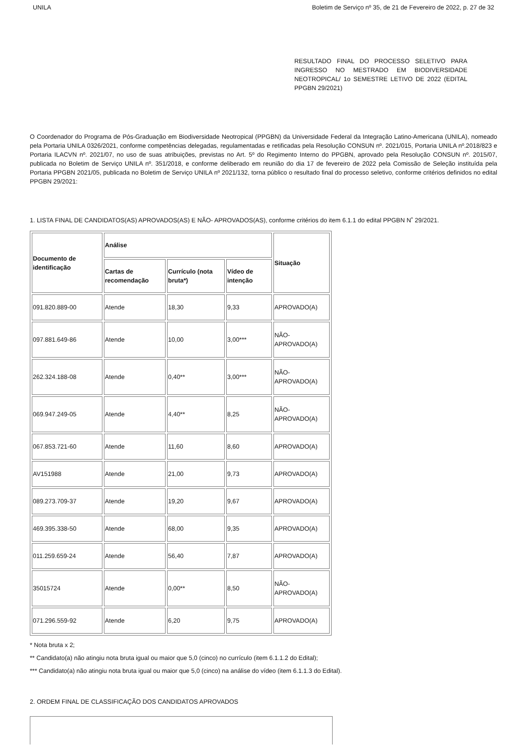UNILA Boletim de Serviço nº 35, de 21 de Fevereiro de 2022, p. 27 de 32
RESULTADO FINAL DO PROCESSO SELETIVO PARA INGRESSO NO MESTRADO EM BIODIVERSIDADE NEOTROPICAL/ 1o SEMESTRE LETIVO DE 2022 (EDITAL PPGBN 29/2021)
O Coordenador do Programa de Pós-Graduação em Biodiversidade Neotropical (PPGBN) da Universidade Federal da Integração Latino-Americana (UNILA), nomeado pela Portaria UNILA 0326/2021, conforme competências delegadas, regulamentadas e retificadas pela Resolução CONSUN nº. 2021/015, Portaria UNILA nº.2018/823 e Portaria ILACVN nº. 2021/07, no uso de suas atribuições, previstas no Art. 5º do Regimento Interno do PPGBN, aprovado pela Resolução CONSUN nº. 2015/07, publicada no Boletim de Serviço UNILA nº. 351/2018, e conforme deliberado em reunião do dia 17 de fevereiro de 2022 pela Comissão de Seleção instituída pela Portaria PPGBN 2021/05, publicada no Boletim de Serviço UNILA nº 2021/132, torna público o resultado final do processo seletivo, conforme critérios definidos no edital PPGBN 29/2021:
1. LISTA FINAL DE CANDIDATOS(AS) APROVADOS(AS) E NÃO- APROVADOS(AS), conforme critérios do item 6.1.1 do edital PPGBN N˚ 29/2021.
| Documento de identificação | Análise | | | Situação |
| | Cartas de recomendação | Currículo (nota bruta*) | Vídeo de intenção | |
| 091.820.889-00 | Atende | 18,30 | 9,33 | APROVADO(A) |
| 097.881.649-86 | Atende | 10,00 | 3,00*** | NÃO-APROVADO(A) |
| 262.324.188-08 | Atende | 0,40** | 3,00*** | NÃO-APROVADO(A) |
| 069.947.249-05 | Atende | 4,40** | 8,25 | NÃO-APROVADO(A) |
| 067.853.721-60 | Atende | 11,60 | 8,60 | APROVADO(A) |
| AV151988 | Atende | 21,00 | 9,73 | APROVADO(A) |
| 089.273.709-37 | Atende | 19,20 | 9,67 | APROVADO(A) |
| 469.395.338-50 | Atende | 68,00 | 9,35 | APROVADO(A) |
| 011.259.659-24 | Atende | 56,40 | 7,87 | APROVADO(A) |
| 35015724 | Atende | 0,00** | 8,50 | NÃO-APROVADO(A) |
| 071.296.559-92 | Atende | 6,20 | 9,75 | APROVADO(A) |
* Nota bruta x 2;
** Candidato(a) não atingiu nota bruta igual ou maior que 5,0 (cinco) no currículo (item 6.1.1.2 do Edital);
*** Candidato(a) não atingiu nota bruta igual ou maior que 5,0 (cinco) na análise do vídeo (item 6.1.1.3 do Edital).
2. ORDEM FINAL DE CLASSIFICAÇÃO DOS CANDIDATOS APROVADOS